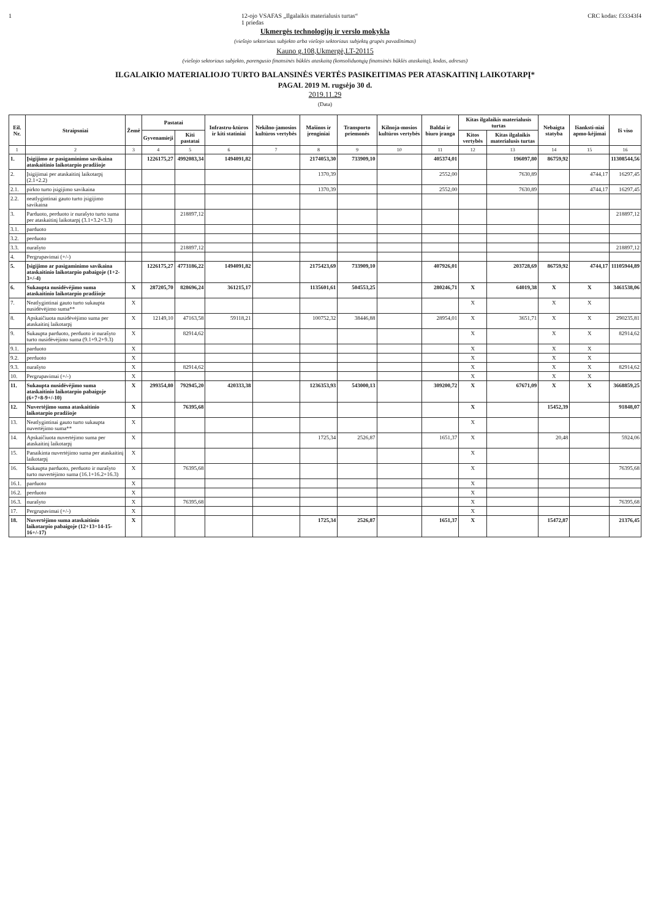1 12-ojo VSAFAS „Ilgalaikis materialusis turtas“
1 priedas CRC kodas: f33343f4
Ukmergės technologijų ir verslo mokykla
(viešojo sektoriaus subjekto arba viešojo sektoriaus subjektų grupės pavadinimas)
Kauno g.108,Ukmergė,LT-20115
(viešojo sektoriaus subjekto, parengusio finansinės būklės ataskaitą (konsoliduotųjų finansinės būklės ataskaitą), kodas, adresas)
ILGALAIKIO MATERIALIOJO TURTO BALANSINĖS VERTĖS PASIKEITIMAS PER ATASKAITINĮ LAIKOTARPĮ*
PAGAL 2019 M. rugsėjo 30 d.
2019.11.29
(Data)
| Eil. Nr. | Straipsniai | Žemė | Pastatai | | Infrastru-ktūros ir kiti statiniai | Nekilno-jamosios kultūros vertybės | Mašinos ir įrenginiai | Transporto priemonės | Kilnoja-mosios kultūros vertybės | Baldai ir biuro įranga | Kitas ilgalaikis materialusis turtas | | Nebaigta statyba | Išanksti-niai apmo-kėjimai | Iš viso |
| --- | --- | --- | --- | --- | --- | --- | --- | --- | --- | --- | --- | --- | --- | --- | --- |
| | | | Gyvenamieji | Kiti pastatai | | | | | | | Kitos vertybės | Kitas ilgalaikis materialusis turtas | | | |
| 1 | 2 | 3 | 4 | 5 | 6 | 7 | 8 | 9 | 10 | 11 | 12 | 13 | 14 | 15 | 16 |
| 1. | Įsigijimo ar pasigaminimo savikaina ataskaitinio laikotarpio pradžioje | | 1226175,27 | 4992083,34 | 1494091,82 | | 2174053,30 | 733909,10 | | 405374,01 | | 196097,80 | 86759,92 | | 11308544,56 |
| 2. | Įsigijimai per ataskaitinį laikotarpį (2.1+2.2) | | | | | | 1370,39 | | | 2552,00 | | 7630,89 | | 4744,17 | 16297,45 |
| 2.1. | pirkto turto įsigijimo savikaina | | | | | | 1370,39 | | | 2552,00 | | 7630,89 | | 4744,17 | 16297,45 |
| 2.2. | neatlygintinai gauto turto įsigijimo savikaina | | | | | | | | | | | | | | |
| 3. | Parduoto, perduoto ir nurašyto turto suma per ataskaitinį laikotarpį (3.1+3.2+3.3) | | | 218897,12 | | | | | | | | | | | 218897,12 |
| 3.1. | parduoto | | | | | | | | | | | | | | |
| 3.2. | perduoto | | | | | | | | | | | | | | |
| 3.3. | nurašyto | | | 218897,12 | | | | | | | | | | | 218897,12 |
| 4. | Pergrupavimai (+/-) | | | | | | | | | | | | | | |
| 5. | Įsigijimo ar pasigaminimo savikaina ataskaitinio laikotarpio pabaigoje (1+2-3+/-4) | | 1226175,27 | 4773186,22 | 1494091,82 | | 2175423,69 | 733909,10 | | 407926,01 | | 203728,69 | 86759,92 | 4744,17 | 11105944,89 |
| 6. | Sukaupta nusidėvėjimo suma ataskaitinio laikotarpio pradžioje | X | 287205,70 | 828696,24 | 361215,17 | | 1135601,61 | 504553,25 | | 280246,71 | X | 64019,38 | X | X | 3461538,06 |
| 7. | Neatlygintinai gauto turto sukaupta nusidėvėjimo suma** | X | | | | | | | | | X | | X | X | |
| 8. | Apskaičiuota nusidėvėjimo suma per ataskaitinį laikotarpį | X | 12149,10 | 47163,58 | 59118,21 | | 100752,32 | 38446,88 | | 28954,01 | X | 3651,71 | X | X | 290235,81 |
| 9. | Sukaupta parduoto, perduoto ir nurašyto turto nusidėvėjimo suma (9.1+9.2+9.3) | X | | 82914,62 | | | | | | | X | | X | X | 82914,62 |
| 9.1. | parduoto | X | | | | | | | | | X | | X | X | |
| 9.2. | perduoto | X | | | | | | | | | X | | X | X | |
| 9.3. | nurašyto | X | | 82914,62 | | | | | | | X | | X | X | 82914,62 |
| 10. | Pergrupavimai (+/-) | X | | | | | | | | | X | | X | X | |
| 11. | Sukaupta nusidėvėjimo suma ataskaitinio laikotarpio pabaigoje (6+7+8-9+/-10) | X | 299354,80 | 792945,20 | 420333,38 | | 1236353,93 | 543000,13 | | 309200,72 | X | 67671,09 | X | X | 3668859,25 |
| 12. | Nuvertėjimo suma ataskaitinio laikotarpio pradžioje | X | | 76395,68 | | | | | | | X | | 15452,39 | | 91848,07 |
| 13. | Neatlygintinai gauto turto sukaupta nuvertėjimo suma** | X | | | | | | | | | X | | | | |
| 14. | Apskaičiuota nuvertėjimo suma per ataskaitinį laikotarpį | X | | | | | 1725,34 | 2526,87 | | 1651,37 | X | | 20,48 | | 5924,06 |
| 15. | Panaikinta nuvertėjimo suma per ataskaitinį laikotarpį | X | | | | | | | | | X | | | | |
| 16. | Sukaupta parduoto, perduoto ir nurašyto turto nuvertėjimo suma (16.1+16.2+16.3) | X | | 76395,68 | | | | | | | X | | | | 76395,68 |
| 16.1. | parduoto | X | | | | | | | | | X | | | | |
| 16.2. | perduoto | X | | | | | | | | | X | | | | |
| 16.3. | nurašyto | X | | 76395,68 | | | | | | | X | | | | 76395,68 |
| 17. | Pergrupavimai (+/-) | X | | | | | | | | | X | | | | |
| 18. | Nuvertėjimo suma ataskaitinio laikotarpio pabaigoje (12+13+14-15-16+/-17) | X | | | | | 1725,34 | 2526,87 | | 1651,37 | X | | 15472,87 | | 21376,45 |